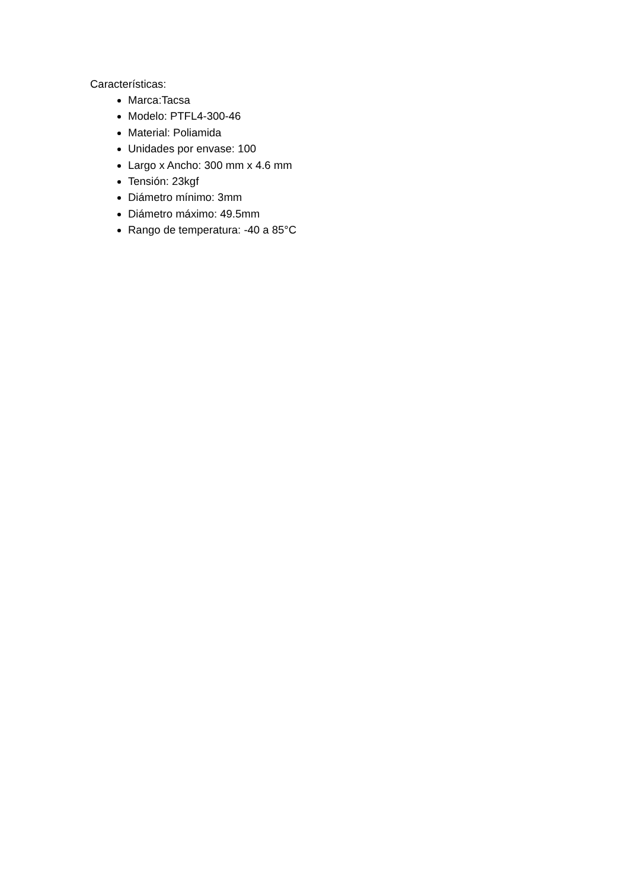Características:
Marca:Tacsa
Modelo: PTFL4-300-46
Material: Poliamida
Unidades por envase: 100
Largo x Ancho: 300 mm x 4.6 mm
Tensión: 23kgf
Diámetro mínimo: 3mm
Diámetro máximo: 49.5mm
Rango de temperatura: -40 a 85°C